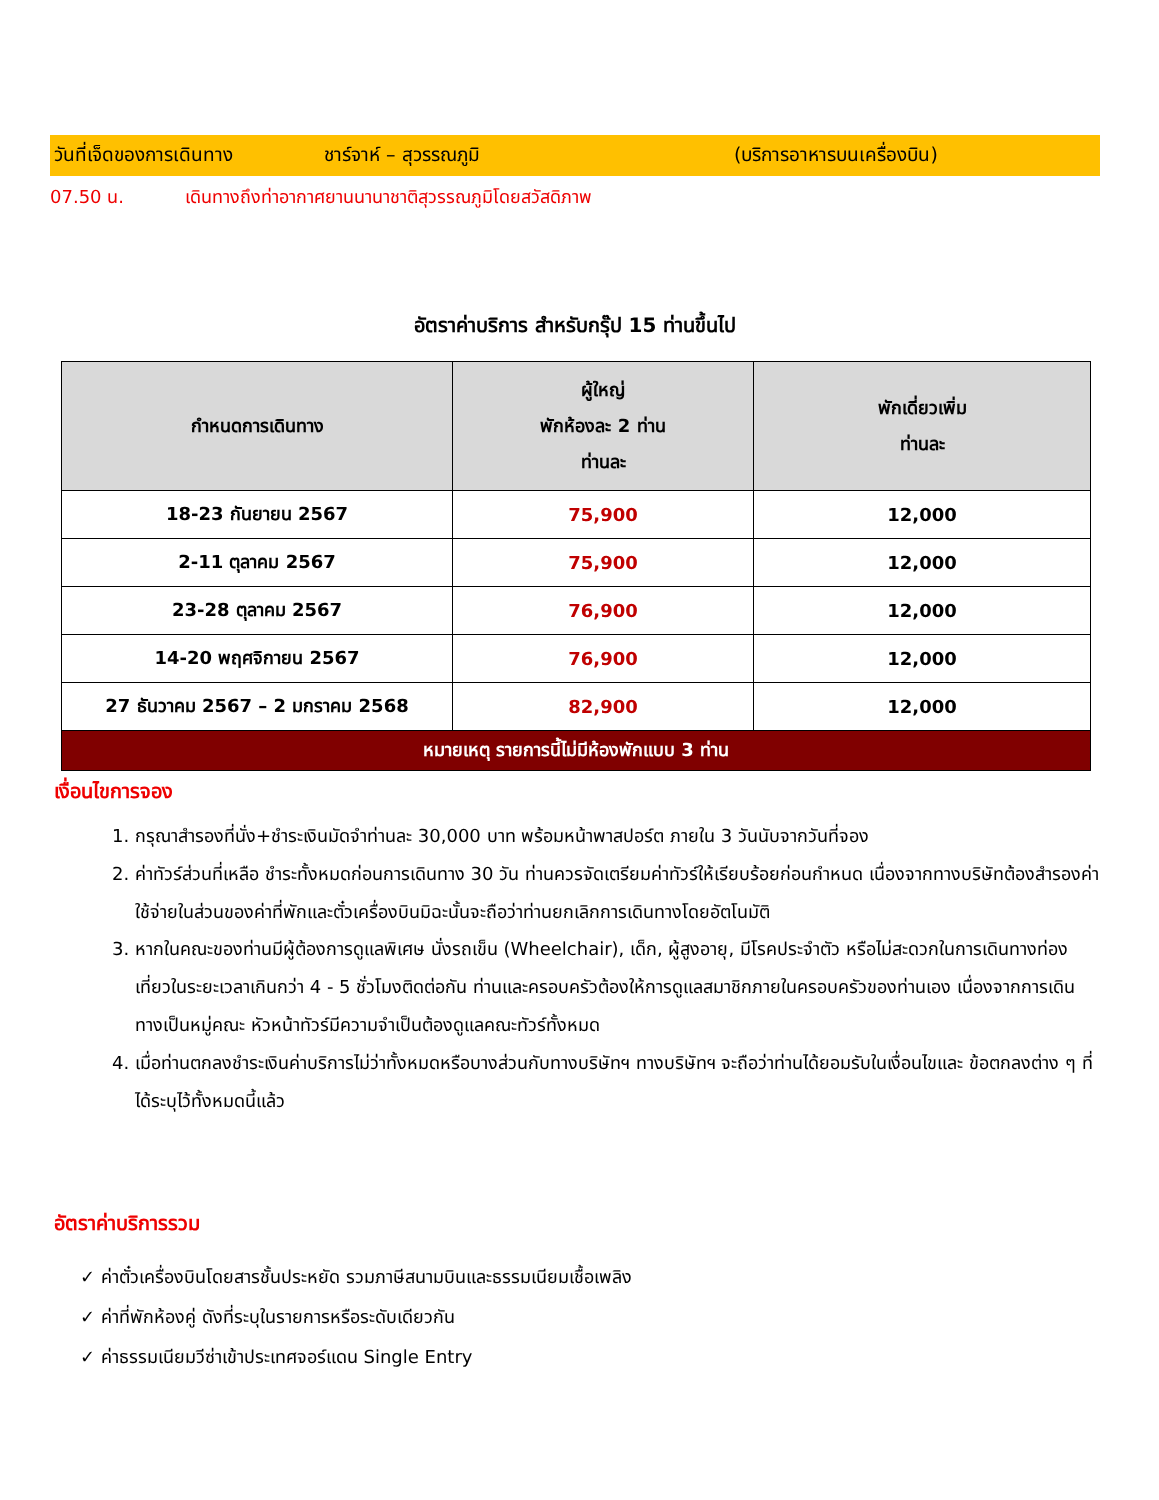วันที่เจ็ดของการเดินทาง ชาร์จาห์ – สุวรรณภูมิ (บริการอาหารบนเครื่องบิน)
07.50 น. เดินทางถึงท่าอากาศยานนานาชาติสุวรรณภูมิโดยสวัสดิภาพ
อัตราค่าบริการ สำหรับกรุ๊ป 15 ท่านขึ้นไป
| กำหนดการเดินทาง | ผู้ใหญ่ พักห้องละ 2 ท่าน ท่านละ | พักเดี่ยวเพิ่ม ท่านละ |
| --- | --- | --- |
| 18-23 กันยายน 2567 | 75,900 | 12,000 |
| 2-11 ตุลาคม 2567 | 75,900 | 12,000 |
| 23-28 ตุลาคม 2567 | 76,900 | 12,000 |
| 14-20 พฤศจิกายน 2567 | 76,900 | 12,000 |
| 27 ธันวาคม 2567 – 2 มกราคม 2568 | 82,900 | 12,000 |
| หมายเหตุ รายการนี้ไม่มีห้องพักแบบ 3 ท่าน | | |
เงื่อนไขการจอง
1. กรุณาสำรองที่นั่ง+ชำระเงินมัดจำท่านละ 30,000 บาท พร้อมหน้าพาสปอร์ต ภายใน 3 วันนับจากวันที่จอง
2. ค่าทัวร์ส่วนที่เหลือ ชำระทั้งหมดก่อนการเดินทาง 30 วัน ท่านควรจัดเตรียมค่าทัวร์ให้เรียบร้อยก่อนกำหนด เนื่องจากทางบริษัทต้องสำรองค่าใช้จ่ายในส่วนของค่าที่พักและตั๋วเครื่องบินมิฉะนั้นจะถือว่าท่านยกเลิกการเดินทางโดยอัตโนมัติ
3. หากในคณะของท่านมีผู้ต้องการดูแลพิเศษ นั่งรถเข็น (Wheelchair), เด็ก, ผู้สูงอายุ, มีโรคประจำตัว หรือไม่สะดวกในการเดินทางท่องเที่ยวในระยะเวลาเกินกว่า 4 - 5 ชั่วโมงติดต่อกัน ท่านและครอบครัวต้องให้การดูแลสมาชิกภายในครอบครัวของท่านเอง เนื่องจากการเดินทางเป็นหมู่คณะ หัวหน้าทัวร์มีความจำเป็นต้องดูแลคณะทัวร์ทั้งหมด
4. เมื่อท่านตกลงชำระเงินค่าบริการไม่ว่าทั้งหมดหรือบางส่วนกับทางบริษัทฯ ทางบริษัทฯ จะถือว่าท่านได้ยอมรับในเงื่อนไขและ ข้อตกลงต่าง ๆ ที่ได้ระบุไว้ทั้งหมดนี้แล้ว
อัตราค่าบริการรวม
✓ ค่าตั๋วเครื่องบินโดยสารชั้นประหยัด รวมภาษีสนามบินและธรรมเนียมเชื้อเพลิง
✓ ค่าที่พักห้องคู่ ดังที่ระบุในรายการหรือระดับเดียวกัน
✓ ค่าธรรมเนียมวีซ่าเข้าประเทศจอร์แดน Single Entry